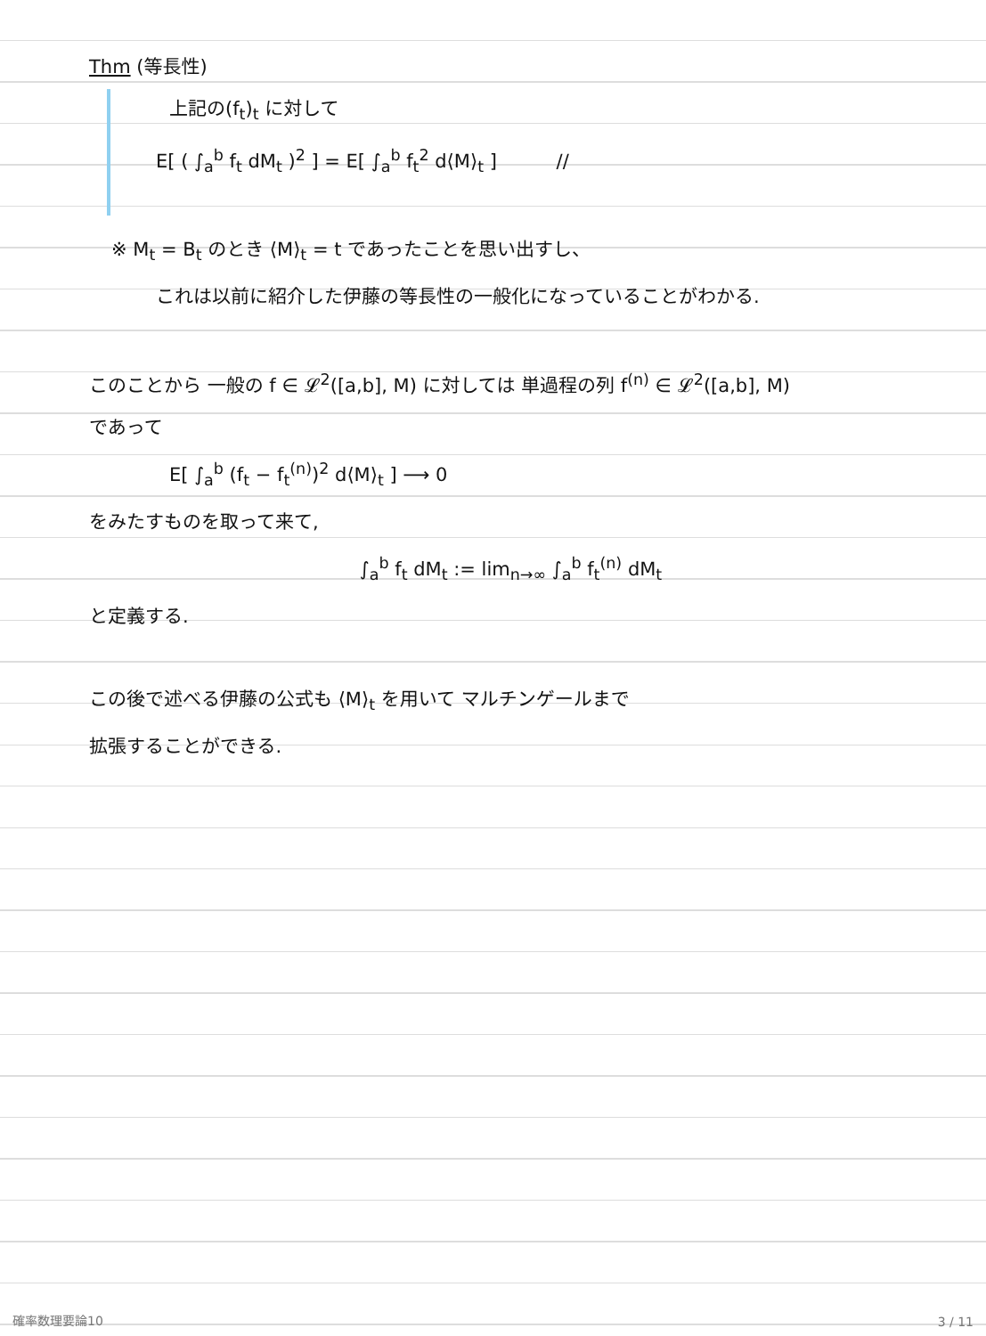Thm (等長性)
上記の(f<sub>t</sub>)<sub>t</sub> に対して
E[ ( ∫<sub>a</sub><sup>b</sup> f<sub>t</sub> dM<sub>t</sub> )<sup>2</sup> ] = E[ ∫<sub>a</sub><sup>b</sup> f<sub>t</sub><sup>2</sup> d⟨M⟩<sub>t</sub> ] //
※ M<sub>t</sub> = B<sub>t</sub> のとき ⟨M⟩<sub>t</sub> = t であったことを思い出すし、
これは以前に紹介した伊藤の等長性の一般化になっていることがわかる.
このことから 一般の f ∈ 𝓛<sup>2</sup>([a,b], M) に対しては 単過程の列 f<sup>(n)</sup> ∈ 𝓛<sup>2</sup>([a,b], M)
であって
E[ ∫<sub>a</sub><sup>b</sup> (f<sub>t</sub> − f<sub>t</sub><sup>(n)</sup>)<sup>2</sup> d⟨M⟩<sub>t</sub> ] ⟶ 0
をみたすものを取って来て,
∫<sub>a</sub><sup>b</sup> f<sub>t</sub> dM<sub>t</sub> := lim<sub>n→∞</sub> ∫<sub>a</sub><sup>b</sup> f<sub>t</sub><sup>(n)</sup> dM<sub>t</sub>
と定義する.
この後で述べる伊藤の公式も ⟨M⟩<sub>t</sub> を用いて マルチンゲールまで
拡張することができる.
確率数理要論10 3 / 11